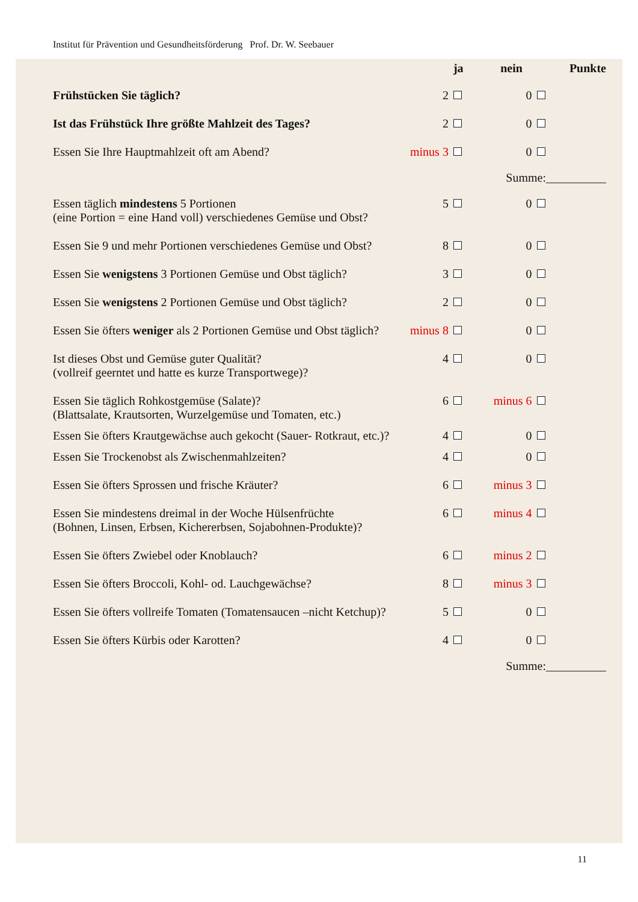Institut für Prävention und Gesundheitsförderung Prof. Dr. W. Seebauer
| | | ja | nein | | Punkte |
| --- | --- | --- | --- | --- | --- |
| Frühstücken Sie täglich? | 2 | | 0 | | |
| Ist das Frühstück Ihre größte Mahlzeit des Tages? | 2 | | 0 | | |
| Essen Sie Ihre Hauptmahlzeit oft am Abend? | minus 3 | | 0 | | |
| Summe:__________ | | | | | |
| Essen täglich mindestens 5 Portionen (eine Portion = eine Hand voll) verschiedenes Gemüse und Obst? | 5 | | 0 | | |
| Essen Sie 9 und mehr Portionen verschiedenes Gemüse und Obst? | 8 | | 0 | | |
| Essen Sie wenigstens 3 Portionen Gemüse und Obst täglich? | 3 | | 0 | | |
| Essen Sie wenigstens 2 Portionen Gemüse und Obst täglich? | 2 | | 0 | | |
| Essen Sie öfters weniger als 2 Portionen Gemüse und Obst täglich? | minus 8 | | 0 | | |
| Ist dieses Obst und Gemüse guter Qualität? (vollreif geerntet und hatte es kurze Transportwege)? | 4 | | 0 | | |
| Essen Sie täglich Rohkostgemüse (Salate)? (Blattsalate, Krautsorten, Wurzelgemüse und Tomaten, etc.) | 6 | | minus 6 | | |
| Essen Sie öfters Krautgewächse auch gekocht (Sauer- Rotkraut, etc.)? | 4 | | 0 | | |
| Essen Sie Trockenobst als Zwischenmahlzeiten? | 4 | | 0 | | |
| Essen Sie öfters Sprossen und frische Kräuter? | 6 | | minus 3 | | |
| Essen Sie mindestens dreimal in der Woche Hülsenfrüchte (Bohnen, Linsen, Erbsen, Kichererbsen, Sojabohnen-Produkte)? | 6 | | minus 4 | | |
| Essen Sie öfters Zwiebel oder Knoblauch? | 6 | | minus 2 | | |
| Essen Sie öfters Broccoli, Kohl- od. Lauchgewächse? | 8 | | minus 3 | | |
| Essen Sie öfters vollreife Tomaten (Tomatensaucen –nicht Ketchup)? | 5 | | 0 | | |
| Essen Sie öfters Kürbis oder Karotten? | 4 | | 0 | | |
| Summe:__________ | | | | | |
11